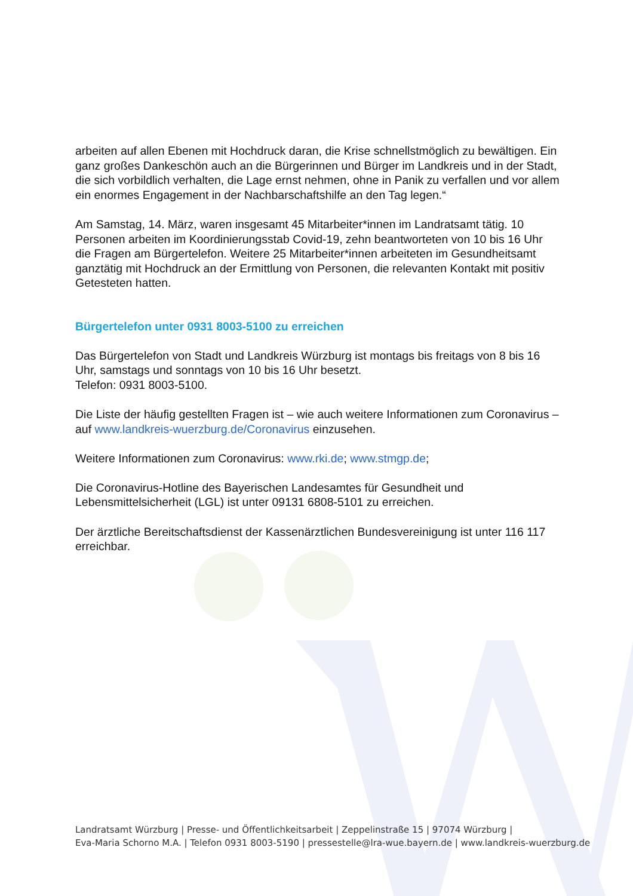arbeiten auf allen Ebenen mit Hochdruck daran, die Krise schnellstmöglich zu bewältigen. Ein ganz großes Dankeschön auch an die Bürgerinnen und Bürger im Landkreis und in der Stadt, die sich vorbildlich verhalten, die Lage ernst nehmen, ohne in Panik zu verfallen und vor allem ein enormes Engagement in der Nachbarschaftshilfe an den Tag legen.“
Am Samstag, 14. März, waren insgesamt 45 Mitarbeiter*innen im Landratsamt tätig. 10 Personen arbeiten im Koordinierungsstab Covid-19, zehn beantworteten von 10 bis 16 Uhr die Fragen am Bürgertelefon. Weitere 25 Mitarbeiter*innen arbeiteten im Gesundheitsamt ganztätig mit Hochdruck an der Ermittlung von Personen, die relevanten Kontakt mit positiv Getesteten hatten.
Bürgertelefon unter 0931 8003-5100 zu erreichen
Das Bürgertelefon von Stadt und Landkreis Würzburg ist montags bis freitags von 8 bis 16 Uhr, samstags und sonntags von 10 bis 16 Uhr besetzt.
Telefon: 0931 8003-5100.
Die Liste der häufig gestellten Fragen ist – wie auch weitere Informationen zum Coronavirus – auf www.landkreis-wuerzburg.de/Coronavirus einzusehen.
Weitere Informationen zum Coronavirus: www.rki.de; www.stmgp.de;
Die Coronavirus-Hotline des Bayerischen Landesamtes für Gesundheit und Lebensmittelsicherheit (LGL) ist unter 09131 6808-5101 zu erreichen.
Der ärztliche Bereitschaftsdienst der Kassenärztlichen Bundesvereinigung ist unter 116 117 erreichbar.
Landratsamt Würzburg | Presse- und Öffentlichkeitsarbeit | Zeppelinstraße 15 | 97074 Würzburg |
Eva-Maria Schorno M.A. | Telefon 0931 8003-5190 | pressestelle@lra-wue.bayern.de | www.landkreis-wuerzburg.de